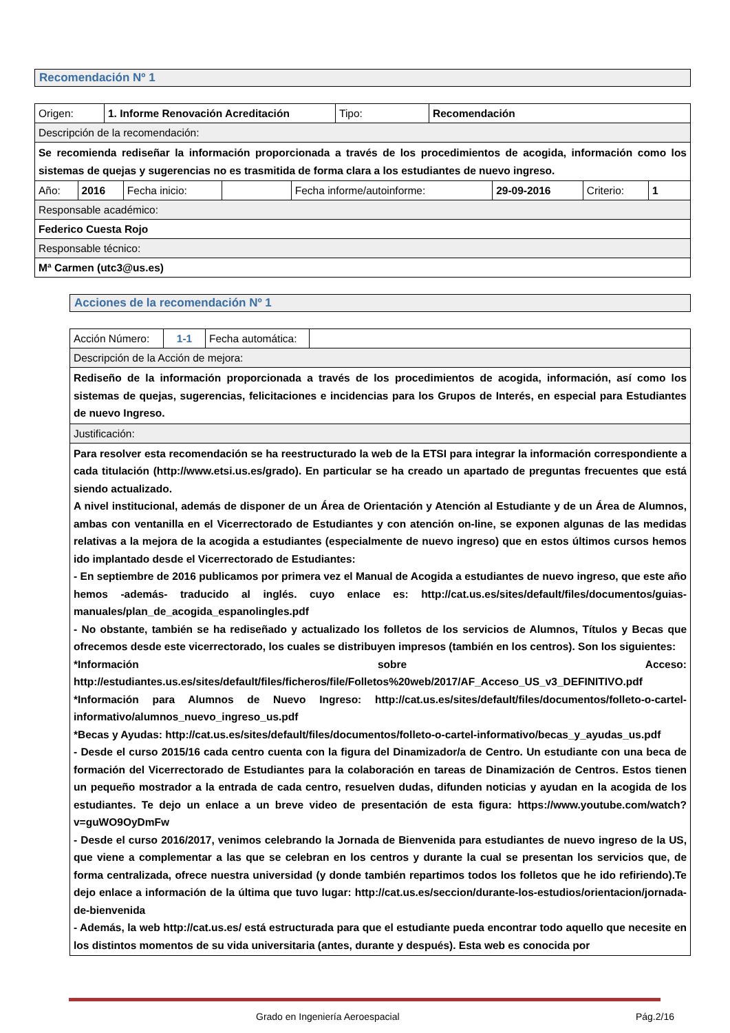Recomendación Nº 1
| Origen: | 1. Informe Renovación Acreditación | Tipo: | Recomendación |
| Descripción de la recomendación: | | | |
| Se recomienda rediseñar la información proporcionada a través de los procedimientos de acogida, información como los sistemas de quejas y sugerencias no es trasmitida de forma clara a los estudiantes de nuevo ingreso. | | | |
| Año: | 2016 | Fecha inicio: | | Fecha informe/autoinforme: | 29-09-2016 | Criterio: | 1 |
| Responsable académico: | | | | | | | |
| Federico Cuesta Rojo | | | | | | | |
| Responsable técnico: | | | | | | | |
| Mª Carmen (utc3@us.es) | | | | | | | |
Acciones de la recomendación Nº 1
| Acción Número: | 1-1 | Fecha automática: | |
| Descripción de la Acción de mejora: | | | |
| Rediseño de la información proporcionada a través de los procedimientos de acogida, información, así como los sistemas de quejas, sugerencias, felicitaciones e incidencias para los Grupos de Interés, en especial para Estudiantes de nuevo Ingreso. | | | |
| Justificación: | | | |
| Para resolver esta recomendación se ha reestructurado la web de la ETSI para integrar la información correspondiente a cada titulación (http://www.etsi.us.es/grado). En particular se ha creado un apartado de preguntas frecuentes que está siendo actualizado. A nivel institucional, además de disponer de un Área de Orientación y Atención al Estudiante y de un Área de Alumnos, ambas con ventanilla en el Vicerrectorado de Estudiantes y con atención on-line, se exponen algunas de las medidas relativas a la mejora de la acogida a estudiantes (especialmente de nuevo ingreso) que en estos últimos cursos hemos ido implantado desde el Vicerrectorado de Estudiantes: - En septiembre de 2016 publicamos por primera vez el Manual de Acogida a estudiantes de nuevo ingreso, que este año hemos -además- traducido al inglés. cuyo enlace es: http://cat.us.es/sites/default/files/documentos/guias-manuales/plan_de_acogida_espanolingles.pdf - No obstante, también se ha rediseñado y actualizado los folletos de los servicios de Alumnos, Títulos y Becas que ofrecemos desde este vicerrectorado, los cuales se distribuyen impresos (también en los centros). Son los siguientes: *Información sobre Acceso: http://estudiantes.us.es/sites/default/files/ficheros/file/Folletos%20web/2017/AF_Acceso_US_v3_DEFINITIVO.pdf *Información para Alumnos de Nuevo Ingreso: http://cat.us.es/sites/default/files/documentos/folleto-o-cartel-informativo/alumnos_nuevo_ingreso_us.pdf *Becas y Ayudas: http://cat.us.es/sites/default/files/documentos/folleto-o-cartel-informativo/becas_y_ayudas_us.pdf - Desde el curso 2015/16 cada centro cuenta con la figura del Dinamizador/a de Centro. Un estudiante con una beca de formación del Vicerrectorado de Estudiantes para la colaboración en tareas de Dinamización de Centros. Estos tienen un pequeño mostrador a la entrada de cada centro, resuelven dudas, difunden noticias y ayudan en la acogida de los estudiantes. Te dejo un enlace a un breve video de presentación de esta figura: https://www.youtube.com/watch?v=guWO9OyDmFw - Desde el curso 2016/2017, venimos celebrando la Jornada de Bienvenida para estudiantes de nuevo ingreso de la US, que viene a complementar a las que se celebran en los centros y durante la cual se presentan los servicios que, de forma centralizada, ofrece nuestra universidad (y donde también repartimos todos los folletos que he ido refiriendo).Te dejo enlace a información de la última que tuvo lugar: http://cat.us.es/seccion/durante-los-estudios/orientacion/jornada-de-bienvenida - Además, la web http://cat.us.es/ está estructurada para que el estudiante pueda encontrar todo aquello que necesite en los distintos momentos de su vida universitaria (antes, durante y después). Esta web es conocida por | | | |
Grado en Ingeniería Aeroespacial Pág.2/16